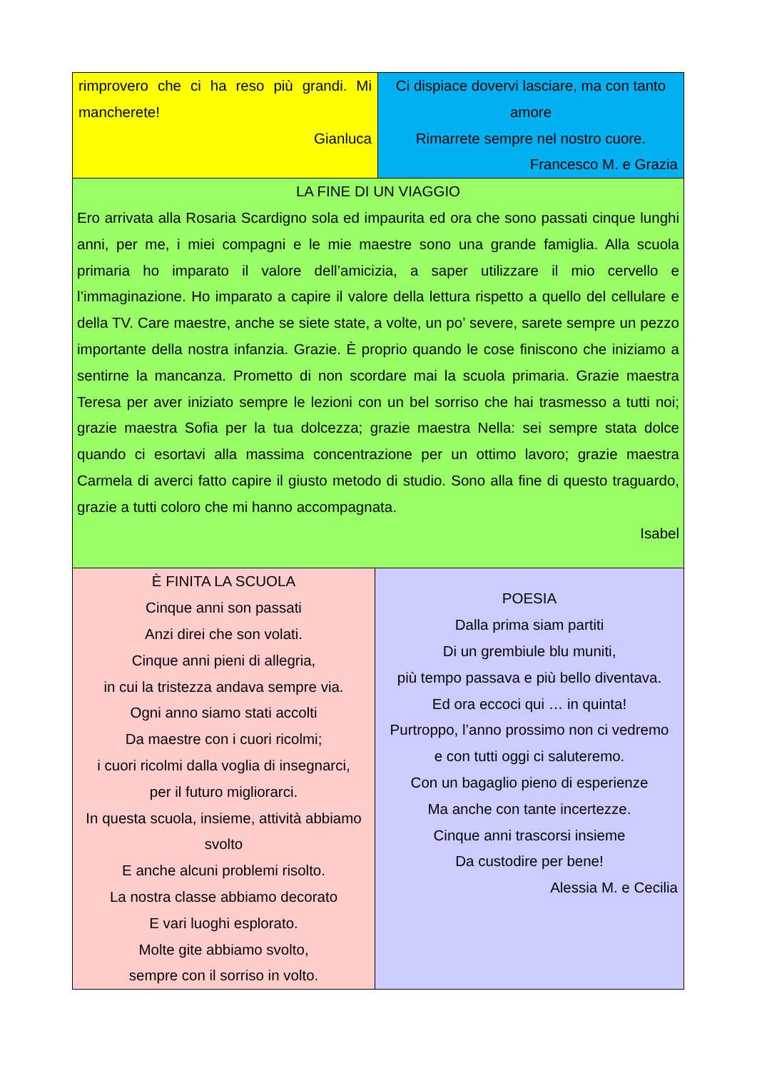rimprovero che ci ha reso più grandi. Mi mancherete!
Gianluca
Ci dispiace dovervi lasciare, ma con tanto amore
Rimarrete sempre nel nostro cuore.
Francesco M. e Grazia
LA FINE DI UN VIAGGIO
Ero arrivata alla Rosaria Scardigno sola ed impaurita ed ora che sono passati cinque lunghi anni, per me, i miei compagni e le mie maestre sono una grande famiglia. Alla scuola primaria ho imparato il valore dell’amicizia, a saper utilizzare il mio cervello e l’immaginazione. Ho imparato a capire il valore della lettura rispetto a quello del cellulare e della TV. Care maestre, anche se siete state, a volte, un po’ severe, sarete sempre un pezzo importante della nostra infanzia. Grazie. È proprio quando le cose finiscono che iniziamo a sentirne la mancanza. Prometto di non scordare mai la scuola primaria. Grazie maestra Teresa per aver iniziato sempre le lezioni con un bel sorriso che hai trasmesso a tutti noi; grazie maestra Sofia per la tua dolcezza; grazie maestra Nella: sei sempre stata dolce quando ci esortavi alla massima concentrazione per un ottimo lavoro; grazie maestra Carmela di averci fatto capire il giusto metodo di studio. Sono alla fine di questo traguardo, grazie a tutti coloro che mi hanno accompagnata.
Isabel
È FINITA LA SCUOLA
Cinque anni son passati
Anzi direi che son volati.
Cinque anni pieni di allegria,
in cui la tristezza andava sempre via.
Ogni anno siamo stati accolti
Da maestre con i cuori ricolmi;
i cuori ricolmi dalla voglia di insegnarci,
per il futuro migliorarci.
In questa scuola, insieme, attività abbiamo svolto
E anche alcuni problemi risolto.
La nostra classe abbiamo decorato
E vari luoghi esplorato.
Molte gite abbiamo svolto,
sempre con il sorriso in volto.
POESIA
Dalla prima siam partiti
Di un grembiule blu muniti,
più tempo passava e più bello diventava.
Ed ora eccoci qui … in quinta!
Purtroppo, l’anno prossimo non ci vedremo
e con tutti oggi ci saluteremo.
Con un bagaglio pieno di esperienze
Ma anche con tante incertezze.
Cinque anni trascorsi insieme
Da custodire per bene!
Alessia M. e Cecilia